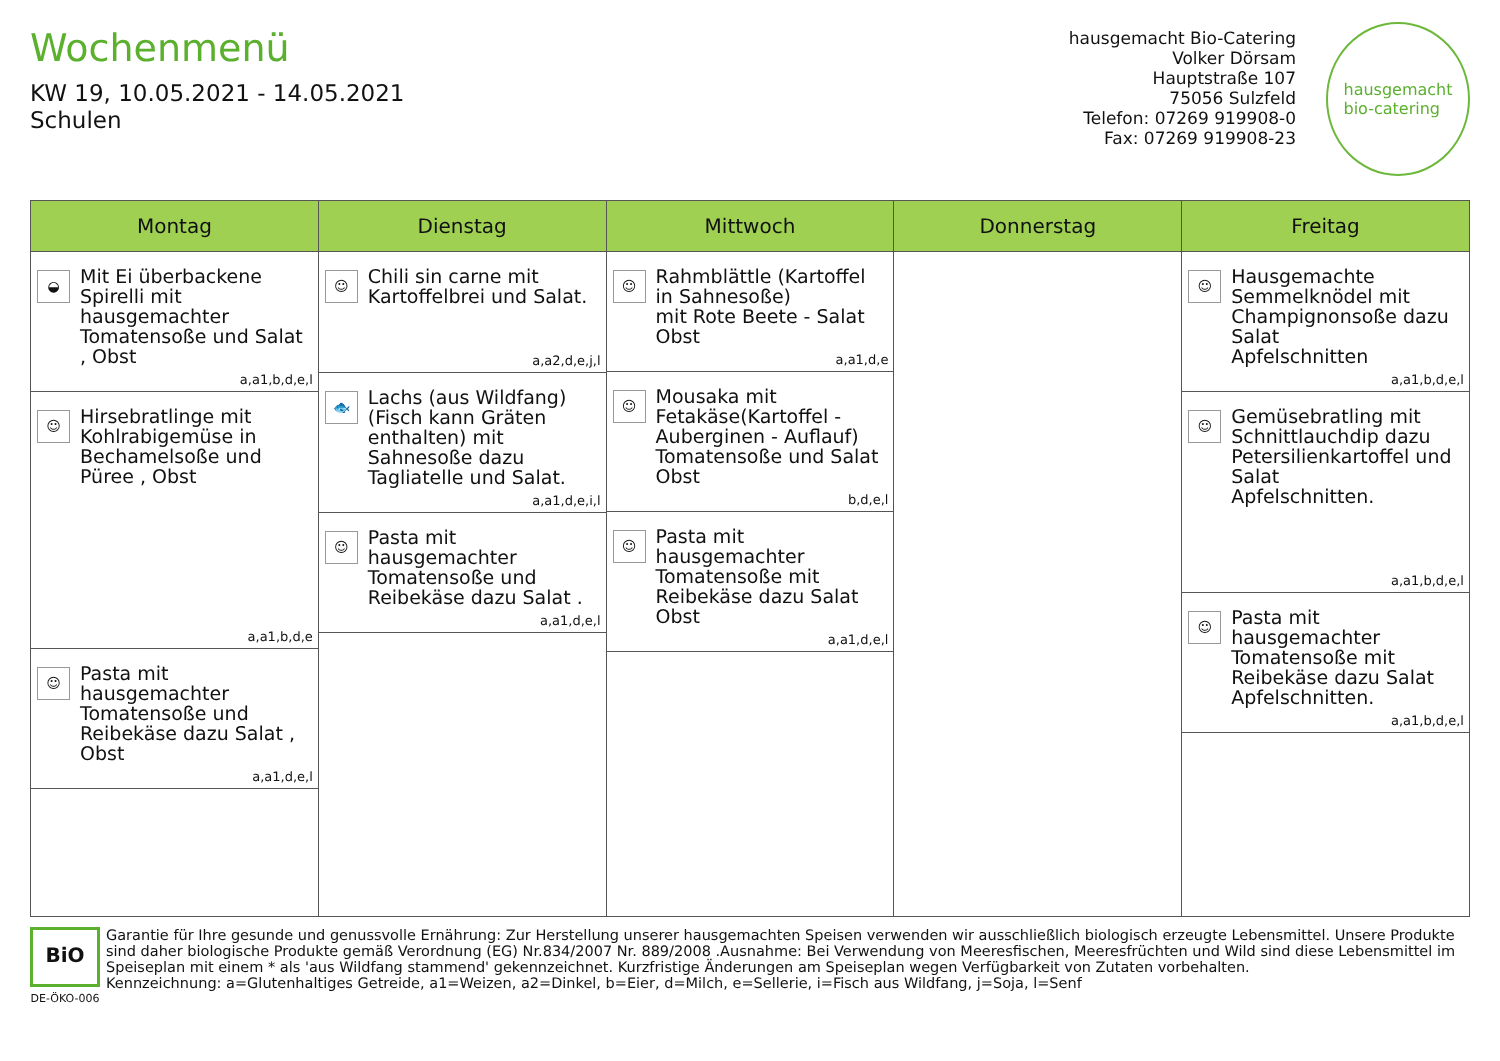Wochenmenü
KW 19, 10.05.2021 - 14.05.2021
Schulen
hausgemacht Bio-Catering
Volker Dörsam
Hauptstraße 107
75056 Sulzfeld
Telefon: 07269 919908-0
Fax: 07269 919908-23
hausgemacht
bio-catering
Montag
◒
Mit Ei überbackene Spirelli mit hausgemachter Tomatensoße und Salat , Obst
a,a1,b,d,e,l
☺
Hirsebratlinge mit Kohlrabigemüse in Bechamelsoße und Püree , Obst
a,a1,b,d,e
☺
Pasta mit hausgemachter Tomatensoße und Reibekäse dazu Salat , Obst
a,a1,d,e,l
Dienstag
☺
Chili sin carne mit Kartoffelbrei und Salat.
a,a2,d,e,j,l
🐟
Lachs (aus Wildfang) (Fisch kann Gräten enthalten) mit Sahnesoße dazu Tagliatelle und Salat.
a,a1,d,e,i,l
☺
Pasta mit hausgemachter Tomatensoße und Reibekäse dazu Salat .
a,a1,d,e,l
Mittwoch
☺
Rahmblättle (Kartoffel in Sahnesoße)
mit Rote Beete - Salat
Obst
a,a1,d,e
☺
Mousaka mit Fetakäse(Kartoffel - Auberginen - Auflauf) Tomatensoße und Salat
Obst
b,d,e,l
☺
Pasta mit hausgemachter Tomatensoße mit Reibekäse dazu Salat
Obst
a,a1,d,e,l
Donnerstag Freitag
☺
Hausgemachte Semmelknödel mit Champignonsoße dazu Salat
Apfelschnitten
a,a1,b,d,e,l
☺
Gemüsebratling mit Schnittlauchdip dazu Petersilienkartoffel und Salat
Apfelschnitten.
a,a1,b,d,e,l
☺
Pasta mit hausgemachter Tomatensoße mit Reibekäse dazu Salat
Apfelschnitten.
a,a1,b,d,e,l
BiO
DE-ÖKO-006
Garantie für Ihre gesunde und genussvolle Ernährung: Zur Herstellung unserer hausgemachten Speisen verwenden wir ausschließlich biologisch erzeugte Lebensmittel. Unsere Produkte sind daher biologische Produkte gemäß Verordnung (EG) Nr.834/2007 Nr. 889/2008 .Ausnahme: Bei Verwendung von Meeresfischen, Meeresfrüchten und Wild sind diese Lebensmittel im Speiseplan mit einem * als 'aus Wildfang stammend' gekennzeichnet. Kurzfristige Änderungen am Speiseplan wegen Verfügbarkeit von Zutaten vorbehalten.
Kennzeichnung: a=Glutenhaltiges Getreide, a1=Weizen, a2=Dinkel, b=Eier, d=Milch, e=Sellerie, i=Fisch aus Wildfang, j=Soja, l=Senf